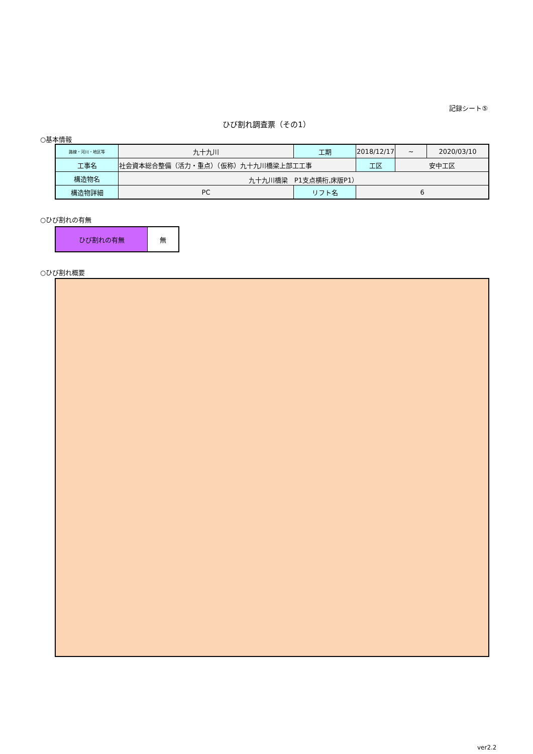記録シート⑤
ひび割れ調査票（その1）
○基本情報
| 路線・河川・地区等 | 九十九川 | 工期 | 2018/12/17 | ~ | 2020/03/10 |
| 工事名 | 社会資本総合整備（活力・重点）（仮称）九十九川橋梁上部工工事 | | 工区 | 安中工区 | |
| 構造物名 | 九十九川橋梁 P1支点横桁,床版P1） | | | | |
| 構造物詳細 | PC | リフト名 | 6 | | |
○ひび割れの有無
| ひび割れの有無 | 無 |
○ひび割れ概要
ver2.2